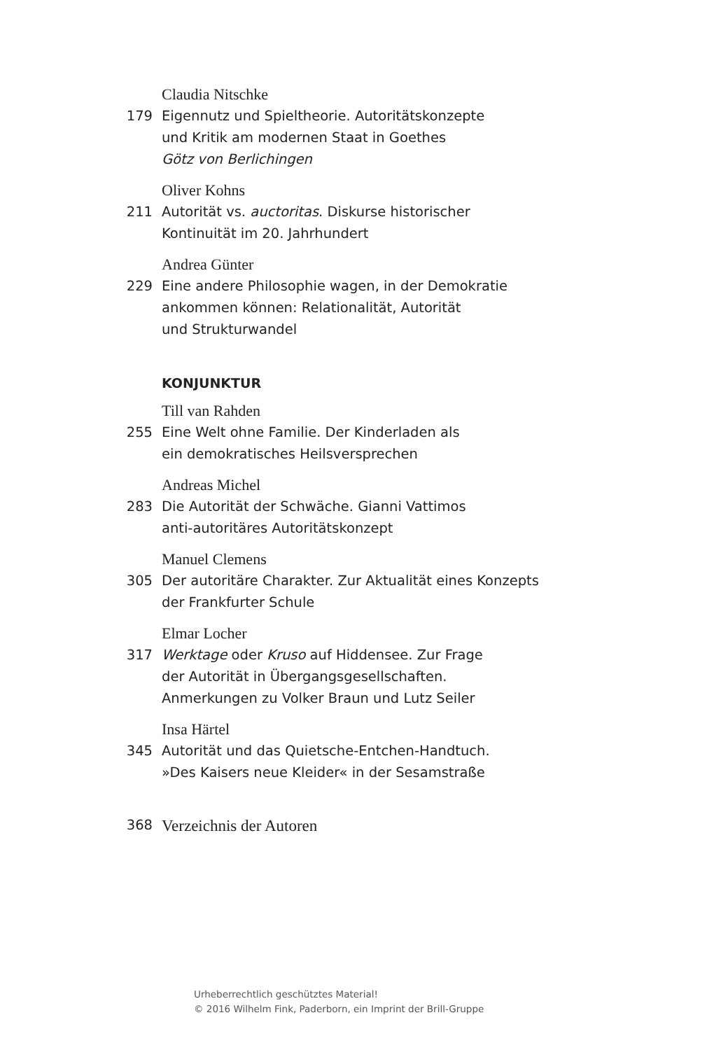Claudia Nitschke
179 Eigennutz und Spieltheorie. Autoritätskonzepte
und Kritik am modernen Staat in Goethes
Götz von Berlichingen
Oliver Kohns
211 Autorität vs. auctoritas. Diskurse historischer
Kontinuität im 20. Jahrhundert
Andrea Günter
229 Eine andere Philosophie wagen, in der Demokratie
ankommen können: Relationalität, Autorität
und Strukturwandel
KONJUNKTUR
Till van Rahden
255 Eine Welt ohne Familie. Der Kinderladen als
ein demokratisches Heilsversprechen
Andreas Michel
283 Die Autorität der Schwäche. Gianni Vattimos
anti-autoritäres Autoritätskonzept
Manuel Clemens
305 Der autoritäre Charakter. Zur Aktualität eines Konzepts
der Frankfurter Schule
Elmar Locher
317 Werktage oder Kruso auf Hiddensee. Zur Frage
der Autorität in Übergangsgesellschaften.
Anmerkungen zu Volker Braun und Lutz Seiler
Insa Härtel
345 Autorität und das Quietsche-Entchen-Handtuch.
»Des Kaisers neue Kleider« in der Sesamstraße
368
Verzeichnis der Autoren
Urheberrechtlich geschütztes Material!
© 2016 Wilhelm Fink, Paderborn, ein Imprint der Brill-Gruppe